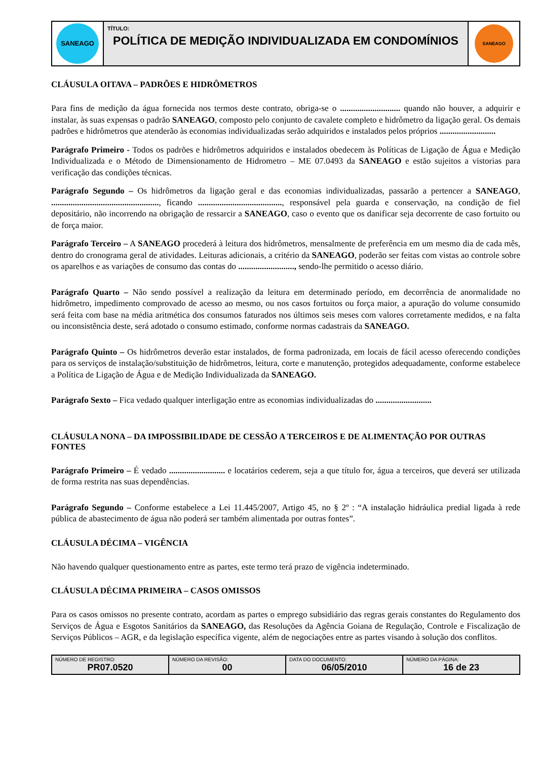| SANEAGO | TÍTULO: POLÍTICA DE MEDIÇÃO INDIVIDUALIZADA EM CONDOMÍNIOS | SANEAGO |
CLÁUSULA OITAVA – PADRÕES E HIDRÔMETROS
Para fins de medição da água fornecida nos termos deste contrato, obriga-se o ............................ quando não houver, a adquirir e instalar, às suas expensas o padrão SANEAGO, composto pelo conjunto de cavalete completo e hidrômetro da ligação geral. Os demais padrões e hidrômetros que atenderão às economias individualizadas serão adquiridos e instalados pelos próprios ..........................
Parágrafo Primeiro - Todos os padrões e hidrômetros adquiridos e instalados obedecem às Políticas de Ligação de Água e Medição Individualizada e o Método de Dimensionamento de Hidrometro – ME 07.0493 da SANEAGO e estão sujeitos a vistorias para verificação das condições técnicas.
Parágrafo Segundo – Os hidrômetros da ligação geral e das economias individualizadas, passarão a pertencer a SANEAGO, .................................................., ficando ......................................., responsável pela guarda e conservação, na condição de fiel depositário, não incorrendo na obrigação de ressarcir a SANEAGO, caso o evento que os danificar seja decorrente de caso fortuito ou de força maior.
Parágrafo Terceiro – A SANEAGO procederá à leitura dos hidrômetros, mensalmente de preferência em um mesmo dia de cada mês, dentro do cronograma geral de atividades. Leituras adicionais, a critério da SANEAGO, poderão ser feitas com vistas ao controle sobre os aparelhos e as variações de consumo das contas do .........................., sendo-lhe permitido o acesso diário.
Parágrafo Quarto – Não sendo possível a realização da leitura em determinado período, em decorrência de anormalidade no hidrômetro, impedimento comprovado de acesso ao mesmo, ou nos casos fortuitos ou força maior, a apuração do volume consumido será feita com base na média aritmética dos consumos faturados nos últimos seis meses com valores corretamente medidos, e na falta ou inconsistência deste, será adotado o consumo estimado, conforme normas cadastrais da SANEAGO.
Parágrafo Quinto – Os hidrômetros deverão estar instalados, de forma padronizada, em locais de fácil acesso oferecendo condições para os serviços de instalação/substituição de hidrômetros, leitura, corte e manutenção, protegidos adequadamente, conforme estabelece a Política de Ligação de Água e de Medição Individualizada da SANEAGO.
Parágrafo Sexto – Fica vedado qualquer interligação entre as economias individualizadas do ..........................
CLÁUSULA NONA – DA IMPOSSIBILIDADE DE CESSÃO A TERCEIROS E DE ALIMENTAÇÃO POR OUTRAS FONTES
Parágrafo Primeiro – É vedado .......................... e locatários cederem, seja a que título for, água a terceiros, que deverá ser utilizada de forma restrita nas suas dependências.
Parágrafo Segundo – Conforme estabelece a Lei 11.445/2007, Artigo 45, no § 2º : “A instalação hidráulica predial ligada à rede pública de abastecimento de água não poderá ser também alimentada por outras fontes”.
CLÁUSULA DÉCIMA – VIGÊNCIA
Não havendo qualquer questionamento entre as partes, este termo terá prazo de vigência indeterminado.
CLÁUSULA DÉCIMA PRIMEIRA – CASOS OMISSOS
Para os casos omissos no presente contrato, acordam as partes o emprego subsidiário das regras gerais constantes do Regulamento dos Serviços de Água e Esgotos Sanitários da SANEAGO, das Resoluções da Agência Goiana de Regulação, Controle e Fiscalização de Serviços Públicos – AGR, e da legislação específica vigente, além de negociações entre as partes visando à solução dos conflitos.
| NÚMERO DE REGISTRO: PR07.0520 | NÚMERO DA REVISÃO: 00 | DATA DO DOCUMENTO: 06/05/2010 | NÚMERO DA PÁGINA: 16 de 23 |